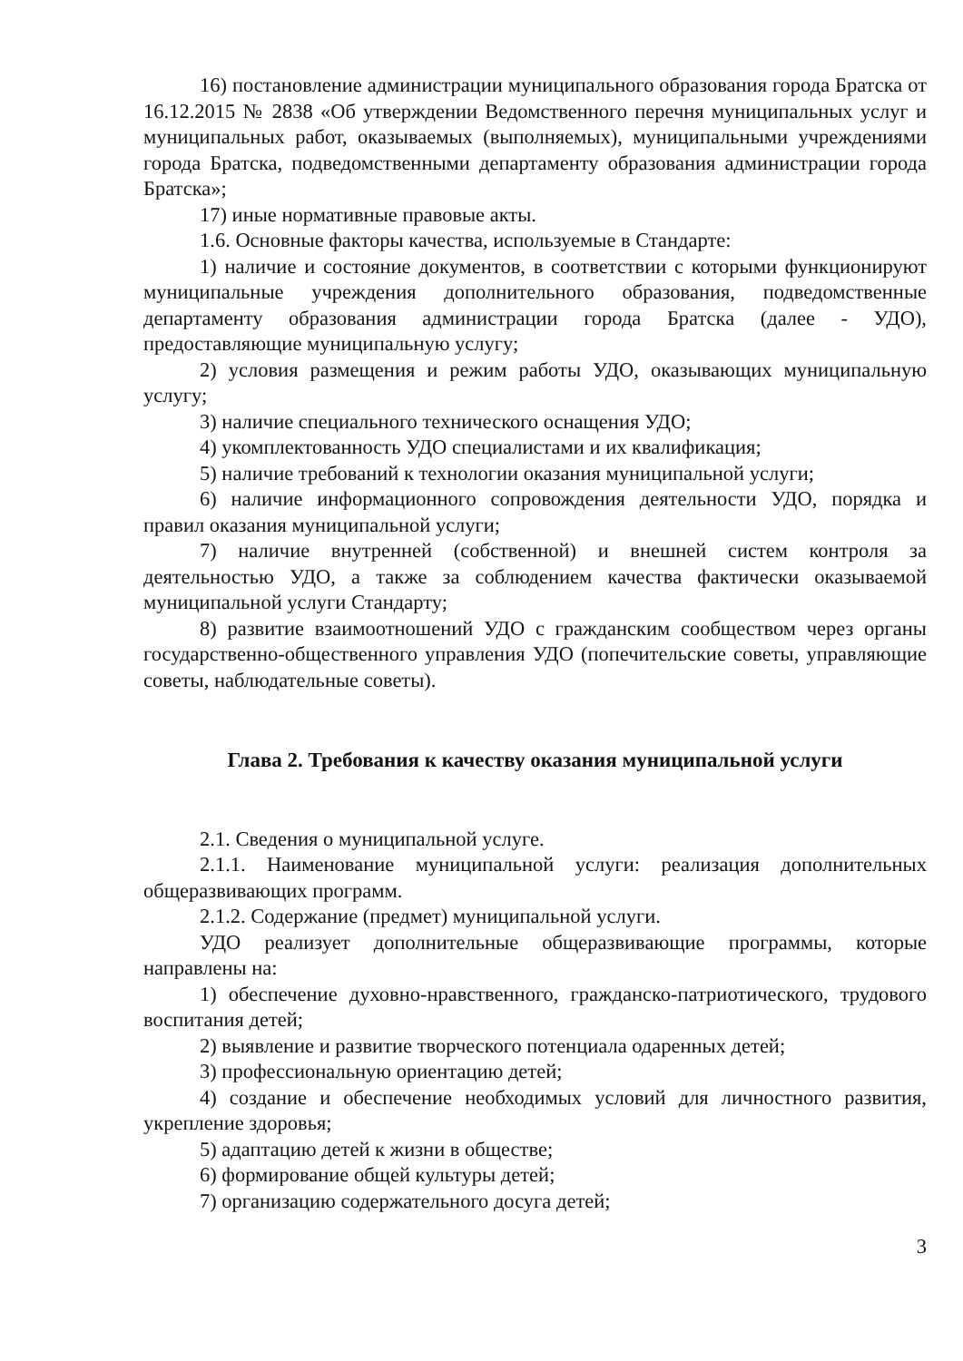16) постановление администрации муниципального образования города Братска от 16.12.2015 № 2838 «Об утверждении Ведомственного перечня муниципальных услуг и муниципальных работ, оказываемых (выполняемых), муниципальными учреждениями города Братска, подведомственными департаменту образования администрации города Братска»;
17) иные нормативные правовые акты.
1.6. Основные факторы качества, используемые в Стандарте:
1) наличие и состояние документов, в соответствии с которыми функционируют муниципальные учреждения дополнительного образования, подведомственные департаменту образования администрации города Братска (далее - УДО), предоставляющие муниципальную услугу;
2) условия размещения и режим работы УДО, оказывающих муниципальную услугу;
3) наличие специального технического оснащения УДО;
4) укомплектованность УДО специалистами и их квалификация;
5) наличие требований к технологии оказания муниципальной услуги;
6) наличие информационного сопровождения деятельности УДО, порядка и правил оказания муниципальной услуги;
7) наличие внутренней (собственной) и внешней систем контроля за деятельностью УДО, а также за соблюдением качества фактически оказываемой муниципальной услуги Стандарту;
8) развитие взаимоотношений УДО с гражданским сообществом через органы государственно-общественного управления УДО (попечительские советы, управляющие советы, наблюдательные советы).
Глава 2. Требования к качеству оказания муниципальной услуги
2.1. Сведения о муниципальной услуге.
2.1.1. Наименование муниципальной услуги: реализация дополнительных общеразвивающих программ.
2.1.2. Содержание (предмет) муниципальной услуги.
УДО реализует дополнительные общеразвивающие программы, которые направлены на:
1) обеспечение духовно-нравственного, гражданско-патриотического, трудового воспитания детей;
2) выявление и развитие творческого потенциала одаренных детей;
3) профессиональную ориентацию детей;
4) создание и обеспечение необходимых условий для личностного развития, укрепление здоровья;
5) адаптацию детей к жизни в обществе;
6) формирование общей культуры детей;
7) организацию содержательного досуга детей;
3